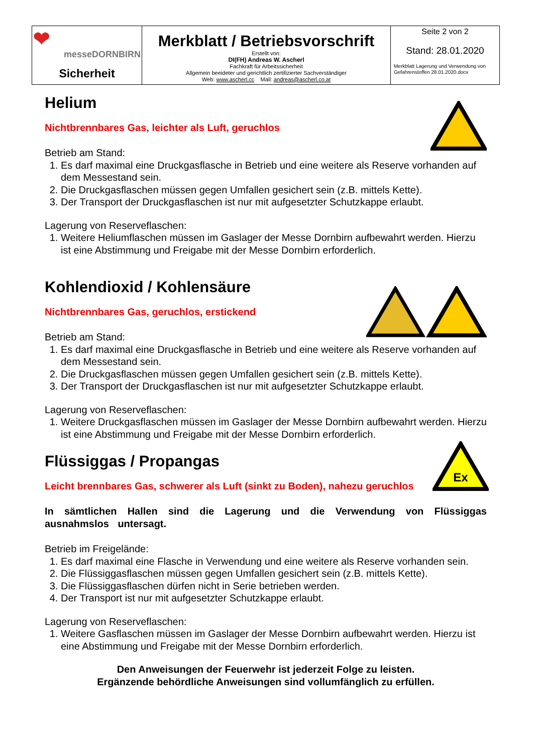| ❤ messeDORNBIRN Sicherheit | Merkblatt / Betriebsvorschrift Erstellt von: DI(FH) Andreas W. Ascherl Fachkraft für Arbeitssicherheit Allgemein beeideter und gerichtlich zertifizierter Sachverständiger Web: www.ascherl.cc Mail: andreas@ascherl.co.at | Seite 2 von 2 Stand: 28.01.2020 Merkblatt Lagerung und Verwendung von Gefahrenstoffen 28.01.2020.docx |
Helium
Nichtbrennbares Gas, leichter als Luft, geruchlos
Betrieb am Stand:
1. Es darf maximal eine Druckgasflasche in Betrieb und eine weitere als Reserve vorhanden auf dem Messestand sein.
2. Die Druckgasflaschen müssen gegen Umfallen gesichert sein (z.B. mittels Kette).
3. Der Transport der Druckgasflaschen ist nur mit aufgesetzter Schutzkappe erlaubt.
Lagerung von Reserveflaschen:
1. Weitere Heliumflaschen müssen im Gaslager der Messe Dornbirn aufbewahrt werden. Hierzu ist eine Abstimmung und Freigabe mit der Messe Dornbirn erforderlich.
Kohlendioxid / Kohlensäure
Nichtbrennbares Gas, geruchlos, erstickend
Betrieb am Stand:
1. Es darf maximal eine Druckgasflasche in Betrieb und eine weitere als Reserve vorhanden auf dem Messestand sein.
2. Die Druckgasflaschen müssen gegen Umfallen gesichert sein (z.B. mittels Kette).
3. Der Transport der Druckgasflaschen ist nur mit aufgesetzter Schutzkappe erlaubt.
Lagerung von Reserveflaschen:
1. Weitere Druckgasflaschen müssen im Gaslager der Messe Dornbirn aufbewahrt werden. Hierzu ist eine Abstimmung und Freigabe mit der Messe Dornbirn erforderlich.
Ex
Flüssiggas / Propangas
Leicht brennbares Gas, schwerer als Luft (sinkt zu Boden), nahezu geruchlos
In sämtlichen Hallen sind die Lagerung und die Verwendung von Flüssiggas ausnahmslos untersagt.
Betrieb im Freigelände:
1. Es darf maximal eine Flasche in Verwendung und eine weitere als Reserve vorhanden sein.
2. Die Flüssiggasflaschen müssen gegen Umfallen gesichert sein (z.B. mittels Kette).
3. Die Flüssiggasflaschen dürfen nicht in Serie betrieben werden.
4. Der Transport ist nur mit aufgesetzter Schutzkappe erlaubt.
Lagerung von Reserveflaschen:
1. Weitere Gasflaschen müssen im Gaslager der Messe Dornbirn aufbewahrt werden. Hierzu ist eine Abstimmung und Freigabe mit der Messe Dornbirn erforderlich.
Den Anweisungen der Feuerwehr ist jederzeit Folge zu leisten.
Ergänzende behördliche Anweisungen sind vollumfänglich zu erfüllen.